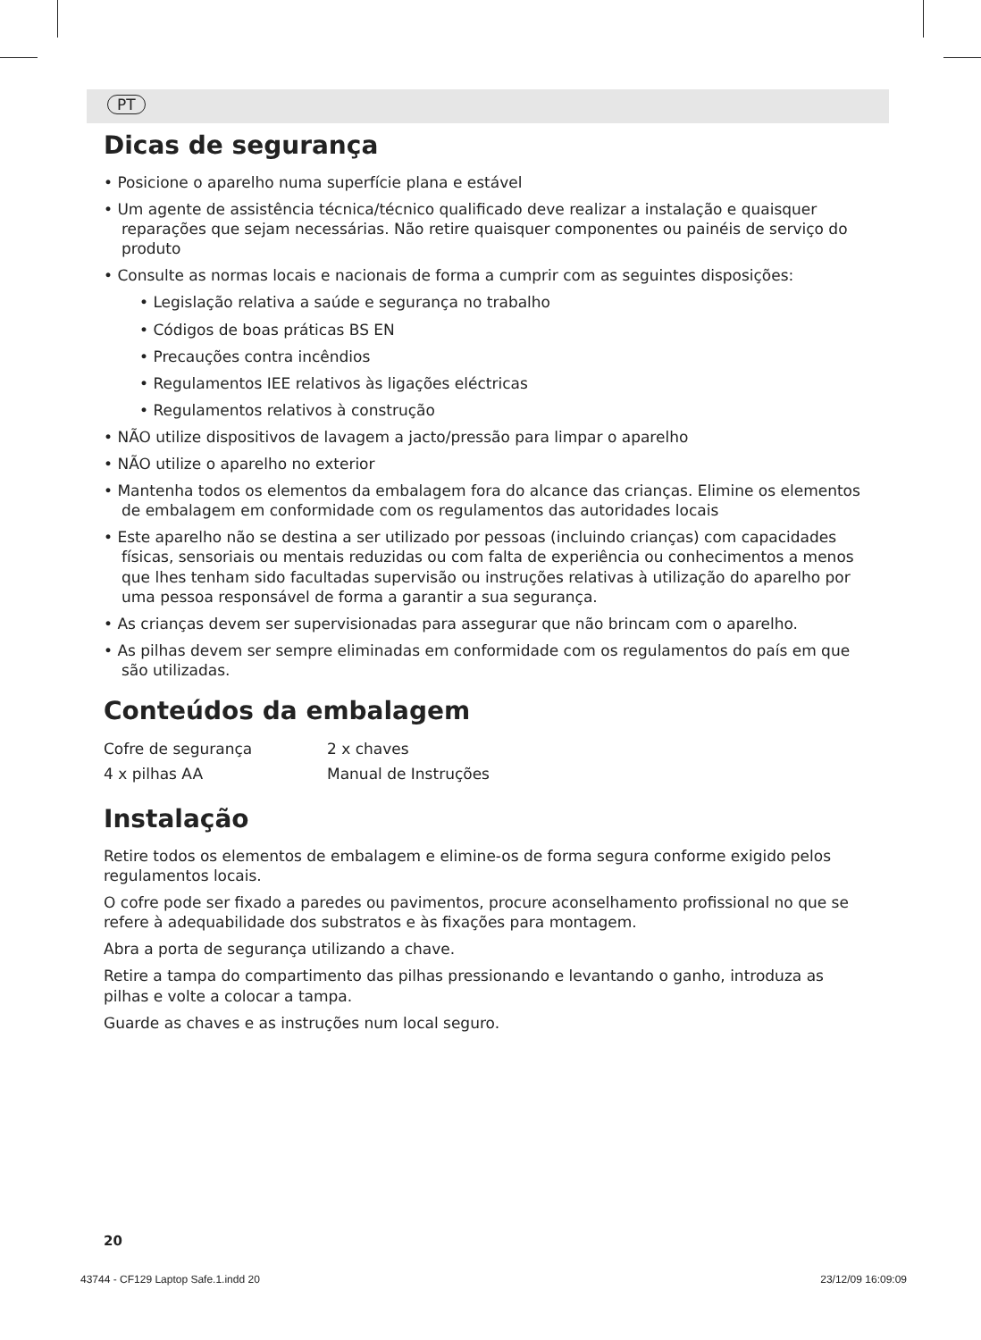PT
Dicas de segurança
• Posicione o aparelho numa superfície plana e estável
• Um agente de assistência técnica/técnico qualificado deve realizar a instalação e quaisquer reparações que sejam necessárias. Não retire quaisquer componentes ou painéis de serviço do produto
• Consulte as normas locais e nacionais de forma a cumprir com as seguintes disposições:
• Legislação relativa a saúde e segurança no trabalho
• Códigos de boas práticas BS EN
• Precauções contra incêndios
• Regulamentos IEE relativos às ligações eléctricas
• Regulamentos relativos à construção
• NÃO utilize dispositivos de lavagem a jacto/pressão para limpar o aparelho
• NÃO utilize o aparelho no exterior
• Mantenha todos os elementos da embalagem fora do alcance das crianças. Elimine os elementos de embalagem em conformidade com os regulamentos das autoridades locais
• Este aparelho não se destina a ser utilizado por pessoas (incluindo crianças) com capacidades físicas, sensoriais ou mentais reduzidas ou com falta de experiência ou conhecimentos a menos que lhes tenham sido facultadas supervisão ou instruções relativas à utilização do aparelho por uma pessoa responsável de forma a garantir a sua segurança.
• As crianças devem ser supervisionadas para assegurar que não brincam com o aparelho.
• As pilhas devem ser sempre eliminadas em conformidade com os regulamentos do país em que são utilizadas.
Conteúdos da embalagem
| Cofre de segurança | 2 x chaves |
| 4 x pilhas AA | Manual de Instruções |
Instalação
Retire todos os elementos de embalagem e elimine-os de forma segura conforme exigido pelos regulamentos locais.
O cofre pode ser fixado a paredes ou pavimentos, procure aconselhamento profissional no que se refere à adequabilidade dos substratos e às fixações para montagem.
Abra a porta de segurança utilizando a chave.
Retire a tampa do compartimento das pilhas pressionando e levantando o ganho, introduza as pilhas e volte a colocar a tampa.
Guarde as chaves e as instruções num local seguro.
20
43744 - CF129 Laptop Safe.1.indd 20 23/12/09 16:09:09